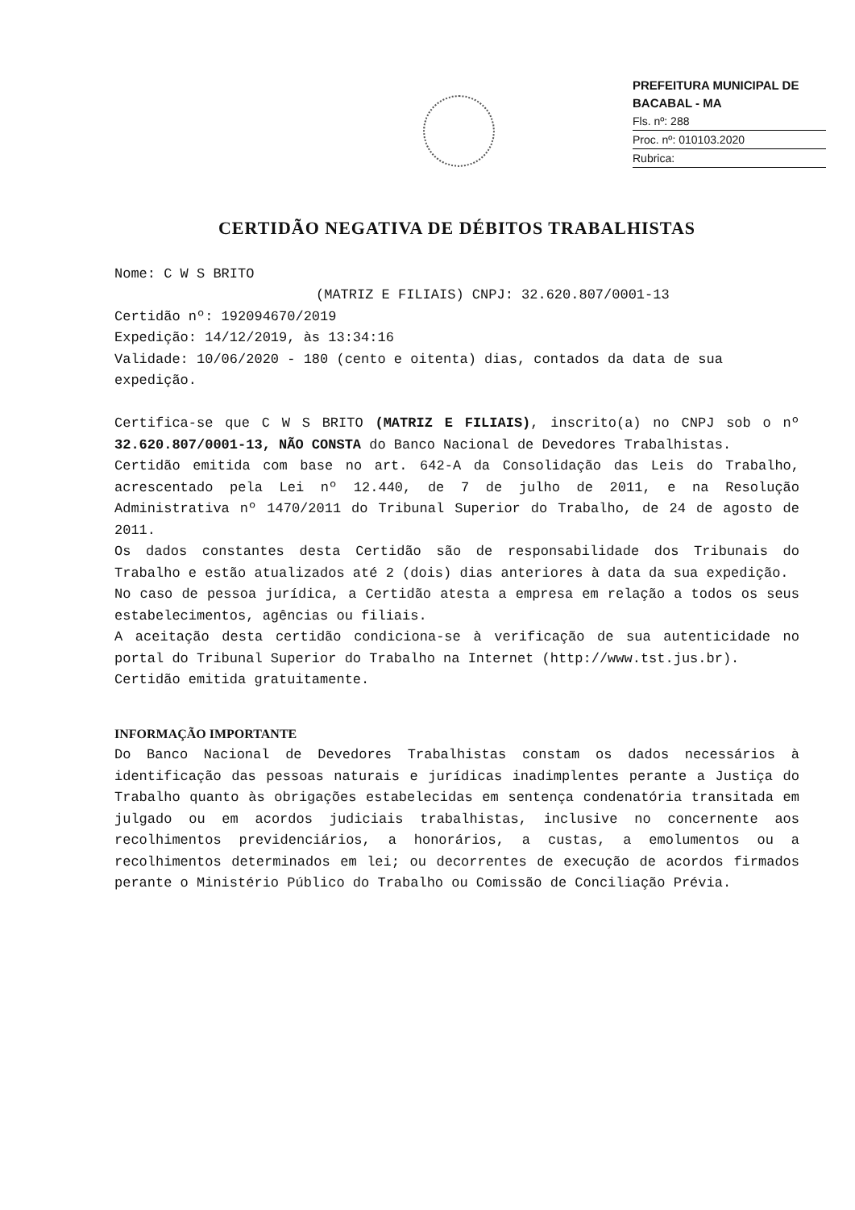PREFEITURA MUNICIPAL DE BACABAL - MA
Fls. nº: 288
Proc. nº: 010103.2020
Rubrica:
CERTIDÃO NEGATIVA DE DÉBITOS TRABALHISTAS
Nome: C W S BRITO
(MATRIZ E FILIAIS) CNPJ: 32.620.807/0001-13
Certidão nº: 192094670/2019
Expedição: 14/12/2019, às 13:34:16
Validade: 10/06/2020 - 180 (cento e oitenta) dias, contados da data de sua expedição.
Certifica-se que C W S BRITO (MATRIZ E FILIAIS), inscrito(a) no CNPJ sob o nº 32.620.807/0001-13, NÃO CONSTA do Banco Nacional de Devedores Trabalhistas.
Certidão emitida com base no art. 642-A da Consolidação das Leis do Trabalho, acrescentado pela Lei nº 12.440, de 7 de julho de 2011, e na Resolução Administrativa nº 1470/2011 do Tribunal Superior do Trabalho, de 24 de agosto de 2011.
Os dados constantes desta Certidão são de responsabilidade dos Tribunais do Trabalho e estão atualizados até 2 (dois) dias anteriores à data da sua expedição.
No caso de pessoa jurídica, a Certidão atesta a empresa em relação a todos os seus estabelecimentos, agências ou filiais.
A aceitação desta certidão condiciona-se à verificação de sua autenticidade no portal do Tribunal Superior do Trabalho na Internet (http://www.tst.jus.br).
Certidão emitida gratuitamente.
INFORMAÇÃO IMPORTANTE
Do Banco Nacional de Devedores Trabalhistas constam os dados necessários à identificação das pessoas naturais e jurídicas inadimplentes perante a Justiça do Trabalho quanto às obrigações estabelecidas em sentença condenatória transitada em julgado ou em acordos judiciais trabalhistas, inclusive no concernente aos recolhimentos previdenciários, a honorários, a custas, a emolumentos ou a recolhimentos determinados em lei; ou decorrentes de execução de acordos firmados perante o Ministério Público do Trabalho ou Comissão de Conciliação Prévia.